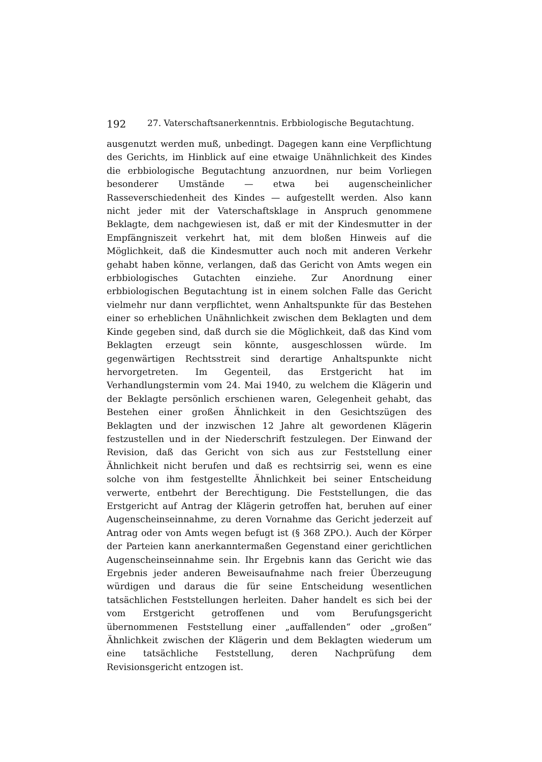192 27. Vaterschaftsanerkenntnis. Erbbiologische Begutachtung.
ausgenutzt werden muß, unbedingt. Dagegen kann eine Verpflichtung des Gerichts, im Hinblick auf eine etwaige Unähnlichkeit des Kindes die erbbiologische Begutachtung anzuordnen, nur beim Vorliegen besonderer Umstände — etwa bei augenscheinlicher Rasseverschiedenheit des Kindes — aufgestellt werden. Also kann nicht jeder mit der Vaterschaftsklage in Anspruch genommene Beklagte, dem nachgewiesen ist, daß er mit der Kindesmutter in der Empfängniszeit verkehrt hat, mit dem bloßen Hinweis auf die Möglichkeit, daß die Kindesmutter auch noch mit anderen Verkehr gehabt haben könne, verlangen, daß das Gericht von Amts wegen ein erbbiologisches Gutachten einziehe. Zur Anordnung einer erbbiologischen Begutachtung ist in einem solchen Falle das Gericht vielmehr nur dann verpflichtet, wenn Anhaltspunkte für das Bestehen einer so erheblichen Unähnlichkeit zwischen dem Beklagten und dem Kinde gegeben sind, daß durch sie die Möglichkeit, daß das Kind vom Beklagten erzeugt sein könnte, ausgeschlossen würde. Im gegenwärtigen Rechtsstreit sind derartige Anhaltspunkte nicht hervorgetreten. Im Gegenteil, das Erstgericht hat im Verhandlungstermin vom 24. Mai 1940, zu welchem die Klägerin und der Beklagte persönlich erschienen waren, Gelegenheit gehabt, das Bestehen einer großen Ähnlichkeit in den Gesichtszügen des Beklagten und der inzwischen 12 Jahre alt gewordenen Klägerin festzustellen und in der Niederschrift festzulegen. Der Einwand der Revision, daß das Gericht von sich aus zur Feststellung einer Ähnlichkeit nicht berufen und daß es rechtsirrig sei, wenn es eine solche von ihm festgestellte Ähnlichkeit bei seiner Entscheidung verwerte, entbehrt der Berechtigung. Die Feststellungen, die das Erstgericht auf Antrag der Klägerin getroffen hat, beruhen auf einer Augenscheinseinnahme, zu deren Vornahme das Gericht jederzeit auf Antrag oder von Amts wegen befugt ist (§ 368 ZPO.). Auch der Körper der Parteien kann anerkanntermaßen Gegenstand einer gerichtlichen Augenscheinseinnahme sein. Ihr Ergebnis kann das Gericht wie das Ergebnis jeder anderen Beweisaufnahme nach freier Überzeugung würdigen und daraus die für seine Entscheidung wesentlichen tatsächlichen Feststellungen herleiten. Daher handelt es sich bei der vom Erstgericht getroffenen und vom Berufungsgericht übernommenen Feststellung einer „auffallenden“ oder „großen“ Ähnlichkeit zwischen der Klägerin und dem Beklagten wiederum um eine tatsächliche Feststellung, deren Nachprüfung dem Revisionsgericht entzogen ist.